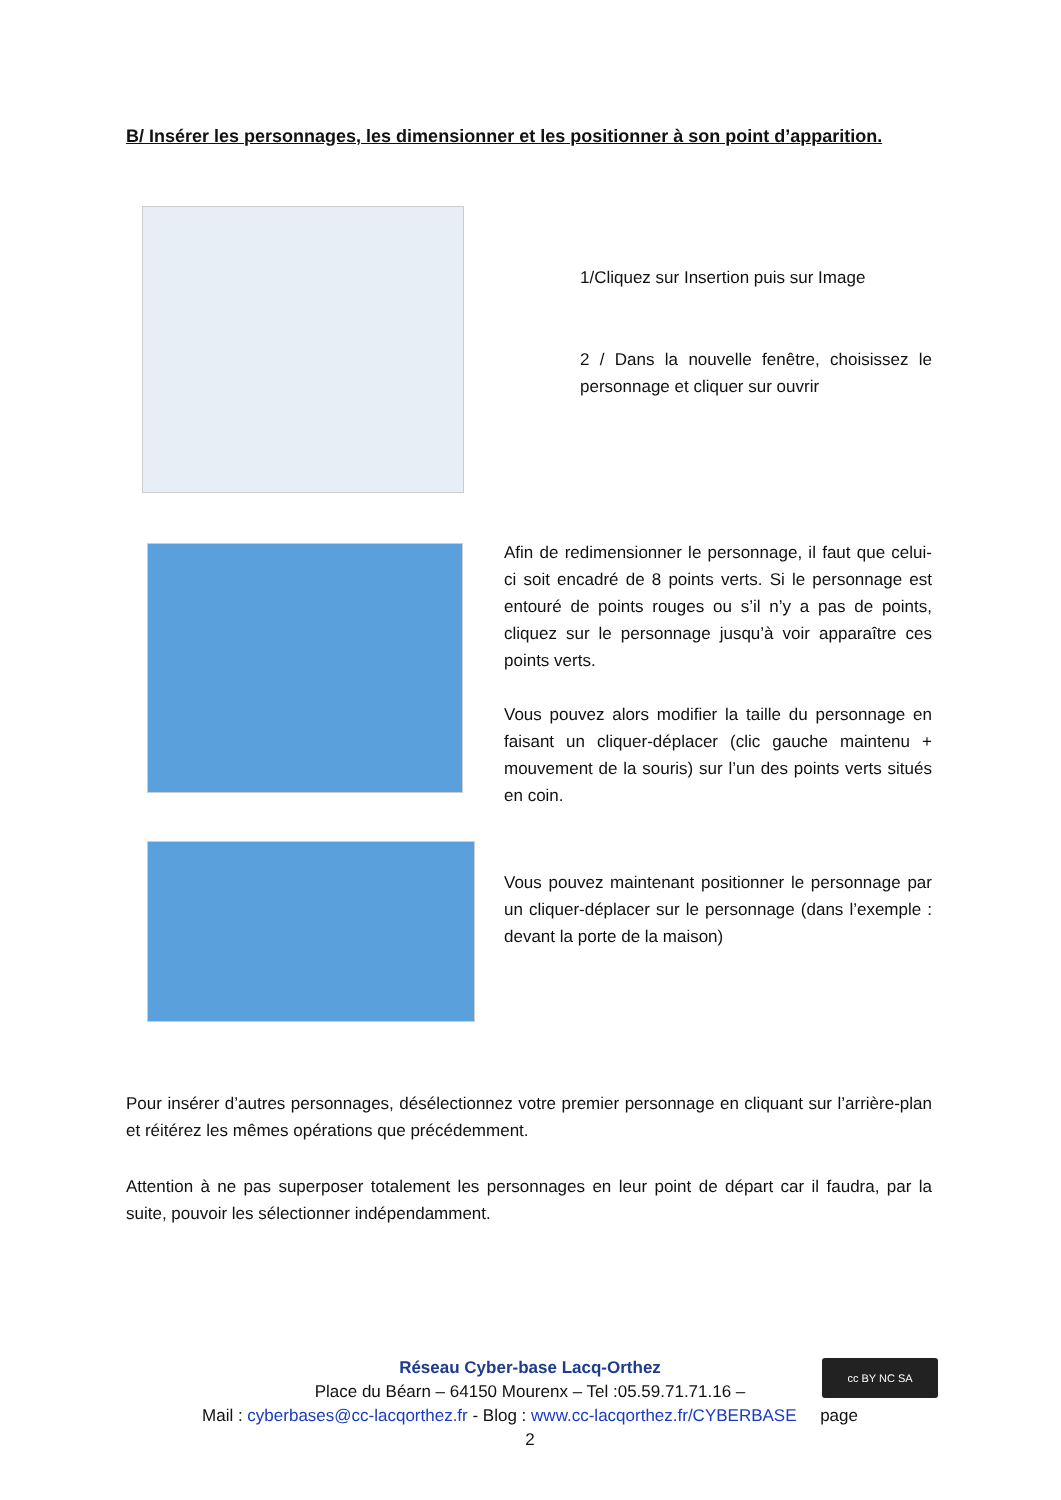B/ Insérer les personnages, les dimensionner et les positionner à son point d’apparition.
1/Cliquez sur Insertion puis sur Image
2 / Dans la nouvelle fenêtre, choisissez le personnage et cliquer sur ouvrir
Afin de redimensionner le personnage, il faut que celui-ci soit encadré de 8 points verts. Si le personnage est entouré de points rouges ou s’il n’y a pas de points, cliquez sur le personnage jusqu’à voir apparaître ces points verts.
Vous pouvez alors modifier la taille du personnage en faisant un cliquer-déplacer (clic gauche maintenu + mouvement de la souris) sur l’un des points verts situés en coin.
Vous pouvez maintenant positionner le personnage par un cliquer-déplacer sur le personnage (dans l’exemple : devant la porte de la maison)
Pour insérer d’autres personnages, désélectionnez votre premier personnage en cliquant sur l’arrière-plan et réitérez les mêmes opérations que précédemment.
Attention à ne pas superposer totalement les personnages en leur point de départ car il faudra, par la suite, pouvoir les sélectionner indépendamment.
Réseau Cyber-base Lacq-Orthez
Place du Béarn – 64150 Mourenx – Tel :05.59.71.71.16 –
Mail : cyberbases@cc-lacqorthez.fr - Blog : www.cc-lacqorthez.fr/CYBERBASE page 2
cc BY NC SA